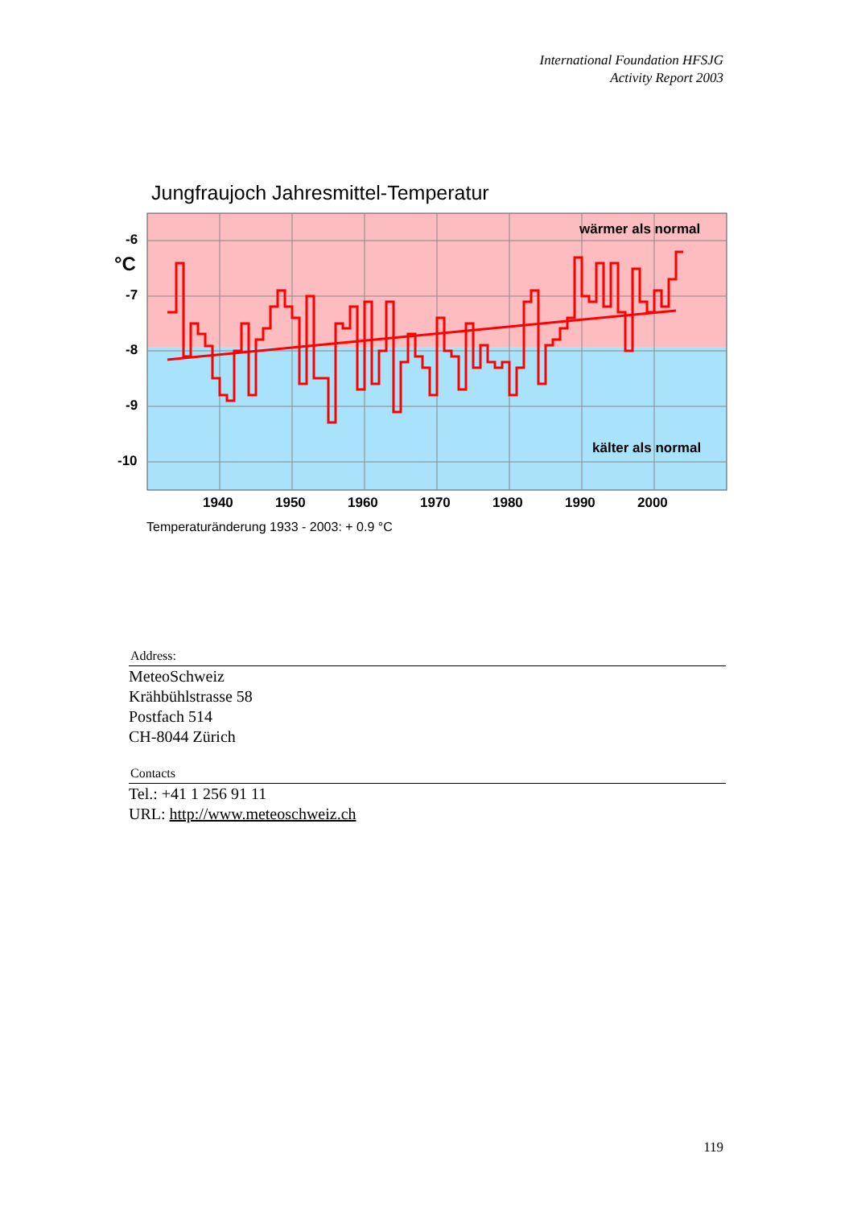International Foundation HFSJG
Activity Report 2003
Jungfraujoch Jahresmittel-Temperatur
wärmer als normal
kälter als normal
-6
°C
-7
-8
-9
-10
1940
1950
1960
1970
1980
1990
2000
Temperaturänderung 1933 - 2003: + 0.9 °C
Address:
MeteoSchweiz
Krähbühlstrasse 58
Postfach 514
CH-8044 Zürich
Contacts
Tel.: +41 1 256 91 11
URL: http://www.meteoschweiz.ch
119